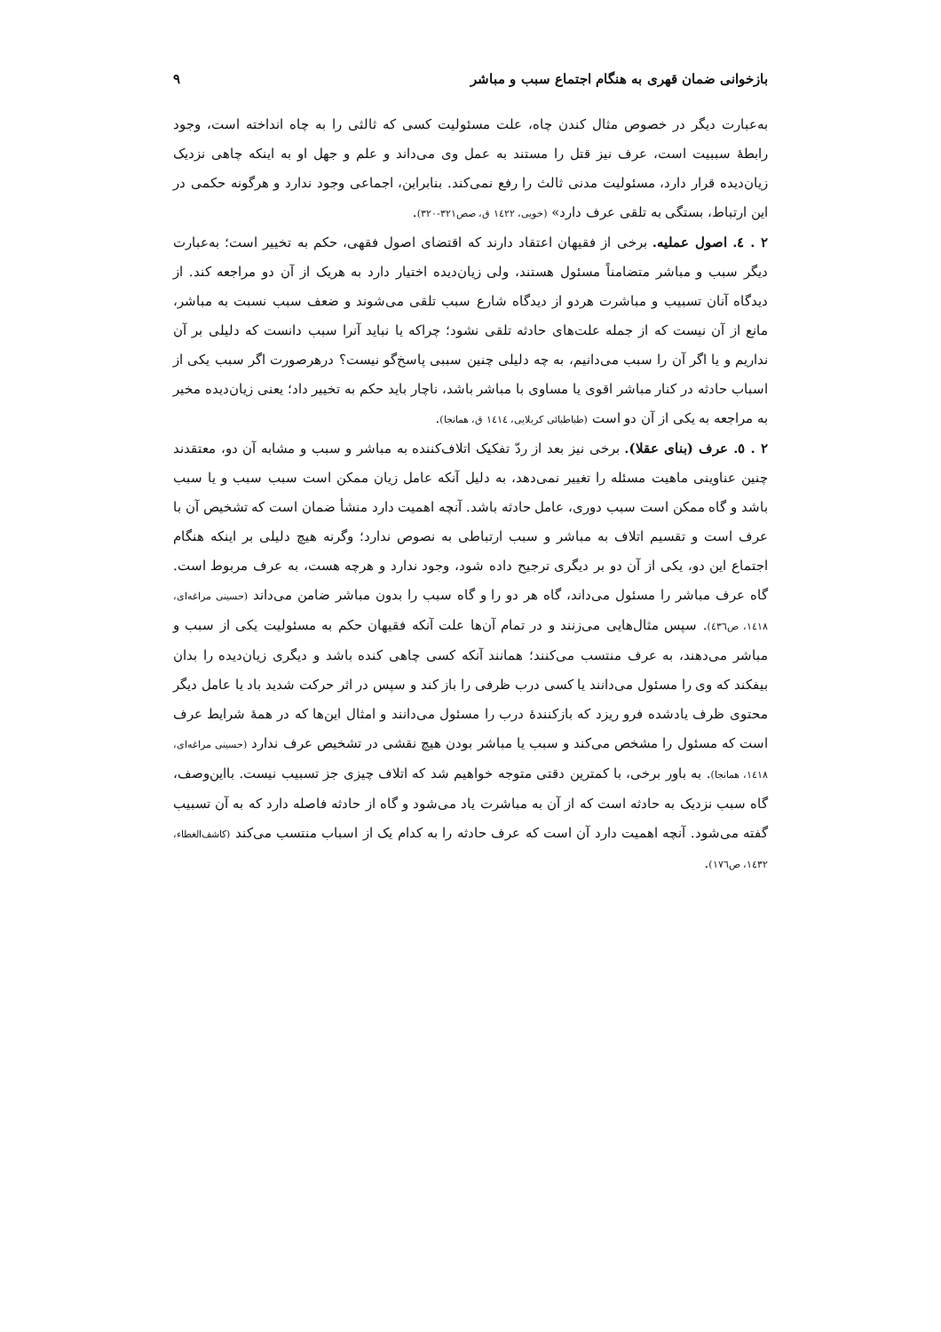بازخوانی ضمان قهری به هنگام اجتماع سبب و مباشر ۹
به‌عبارت دیگر در خصوص مثال کندن چاه، علت مسئولیت کسی که ثالثی را به چاه انداخته است، وجود رابطهٔ سببیت است، عرف نیز قتل را مستند به عمل وی می‌داند و علم و جهل او به اینکه چاهی نزدیک زیان‌دیده قرار دارد، مسئولیت مدنی ثالث را رفع نمی‌کند. بنابراین، اجماعی وجود ندارد و هرگونه حکمی در این ارتباط، بستگی به تلقی عرف دارد» (خویی، ١٤٢٢ ق، صص٣٢١-٣٢٠).
۲ . ٤. اصول عملیه. برخی از فقیهان اعتقاد دارند که اقتضای اصول فقهی، حکم به تخییر است؛ به‌عبارت دیگر سبب و مباشر متضامناً مسئول هستند، ولی زیان‌دیده اختیار دارد به هریک از آن دو مراجعه کند. از دیدگاه آنان تسبیب و مباشرت هردو از دیدگاه شارع سبب تلقی می‌شوند و ضعف سبب نسبت به مباشر، مانع از آن نیست که از جمله علت‌های حادثه تلقی نشود؛ چراکه یا نباید آنرا سبب دانست که دلیلی بر آن نداریم و یا اگر آن را سبب می‌دانیم، به چه دلیلی چنین سببی پاسخ‌گو نیست؟ درهرصورت اگر سبب یکی از اسباب حادثه در کنار مباشر اقوی یا مساوی با مباشر باشد، ناچار باید حکم به تخییر داد؛ یعنی زیان‌دیده مخیر به مراجعه به یکی از آن دو است (طباطبائی کربلایی، ١٤١٤ ق، همانجا).
۲ . ٥. عرف (بنای عقلا). برخی نیز بعد از ردّ تفکیک اتلاف‌کننده به مباشر و سبب و مشابه آن دو، معتقدند چنین عناوینی ماهیت مسئله را تغییر نمی‌دهد، به دلیل آنکه عامل زیان ممکن است سبب سبب و یا سبب باشد و گاه ممکن است سبب دوری، عامل حادثه باشد. آنچه اهمیت دارد منشأ ضمان است که تشخیص آن با عرف است و تقسیم اتلاف به مباشر و سبب ارتباطی به نصوص ندارد؛ وگرنه هیچ دلیلی بر اینکه هنگام اجتماع این دو، یکی از آن دو بر دیگری ترجیح داده شود، وجود ندارد و هرچه هست، به عرف مربوط است. گاه عرف مباشر را مسئول می‌داند، گاه هر دو را و گاه سبب را بدون مباشر ضامن می‌داند (حسینی مراغه‌ای، ١٤١٨، ص٤٣٦). سپس مثال‌هایی می‌زنند و در تمام آن‌ها علت آنکه فقیهان حکم به مسئولیت یکی از سبب و مباشر می‌دهند، به عرف منتسب می‌کنند؛ همانند آنکه کسی چاهی کنده باشد و دیگری زیان‌دیده را بدان بیفکند که وی را مسئول می‌دانند یا کسی درب ظرفی را باز کند و سپس در اثر حرکت شدید باد یا عامل دیگر محتوی ظرف یادشده فرو ریزد که بازکنندهٔ درب را مسئول می‌دانند و امثال این‌ها که در همهٔ شرایط عرف است که مسئول را مشخص می‌کند و سبب یا مباشر بودن هیچ نقشی در تشخیص عرف ندارد (حسینی مراغه‌ای، ١٤١٨، همانجا). به باور برخی، با کمترین دقتی متوجه خواهیم شد که اتلاف چیزی جز تسبیب نیست. بااین‌وصف، گاه سبب نزدیک به حادثه است که از آن به مباشرت یاد می‌شود و گاه از حادثه فاصله دارد که به آن تسبیب گفته می‌شود. آنچه اهمیت دارد آن است که عرف حادثه را به کدام یک از اسباب منتسب می‌کند (کاشف‌الغطاء، ١٤٣٢، ص١٧٦).